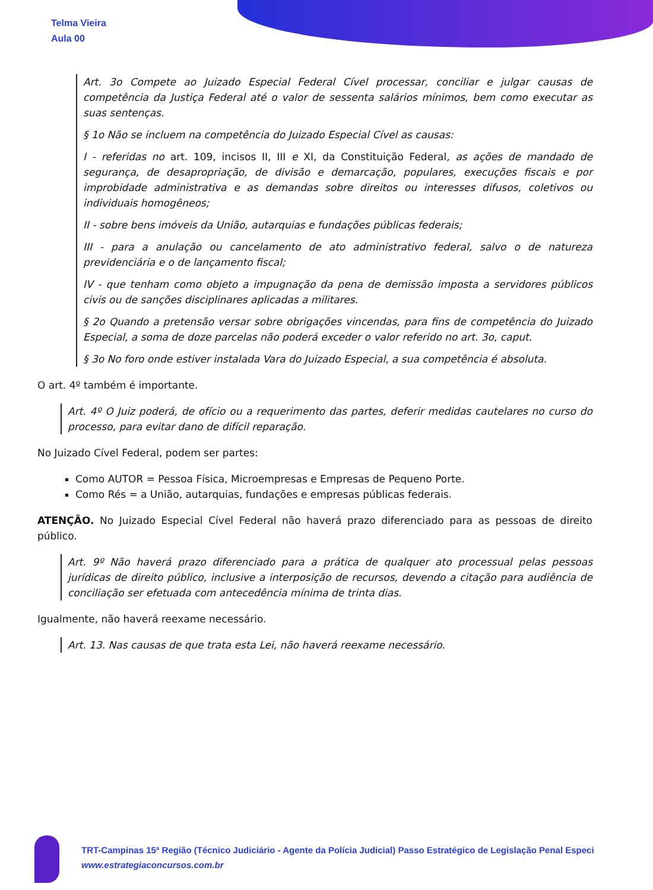Telma Vieira
Aula 00
Art. 3o Compete ao Juizado Especial Federal Cível processar, conciliar e julgar causas de competência da Justiça Federal até o valor de sessenta salários mínimos, bem como executar as suas sentenças.
§ 1o Não se incluem na competência do Juizado Especial Cível as causas:
I - referidas no art. 109, incisos II, III e XI, da Constituição Federal, as ações de mandado de segurança, de desapropriação, de divisão e demarcação, populares, execuções fiscais e por improbidade administrativa e as demandas sobre direitos ou interesses difusos, coletivos ou individuais homogêneos;
II - sobre bens imóveis da União, autarquias e fundações públicas federais;
III - para a anulação ou cancelamento de ato administrativo federal, salvo o de natureza previdenciária e o de lançamento fiscal;
IV - que tenham como objeto a impugnação da pena de demissão imposta a servidores públicos civis ou de sanções disciplinares aplicadas a militares.
§ 2o Quando a pretensão versar sobre obrigações vincendas, para fins de competência do Juizado Especial, a soma de doze parcelas não poderá exceder o valor referido no art. 3o, caput.
§ 3o No foro onde estiver instalada Vara do Juizado Especial, a sua competência é absoluta.
O art. 4º também é importante.
Art. 4º O Juiz poderá, de ofício ou a requerimento das partes, deferir medidas cautelares no curso do processo, para evitar dano de difícil reparação.
No Juizado Cível Federal, podem ser partes:
Como AUTOR = Pessoa Física, Microempresas e Empresas de Pequeno Porte.
Como Rés = a União, autarquias, fundações e empresas públicas federais.
ATENÇÃO. No Juizado Especial Cível Federal não haverá prazo diferenciado para as pessoas de direito público.
Art. 9º Não haverá prazo diferenciado para a prática de qualquer ato processual pelas pessoas jurídicas de direito público, inclusive a interposição de recursos, devendo a citação para audiência de conciliação ser efetuada com antecedência mínima de trinta dias.
Igualmente, não haverá reexame necessário.
Art. 13. Nas causas de que trata esta Lei, não haverá reexame necessário.
TRT-Campinas 15ª Região (Técnico Judiciário - Agente da Polícia Judicial) Passo Estratégico de Legislação Penal Especi
www.estrategiaconcursos.com.br